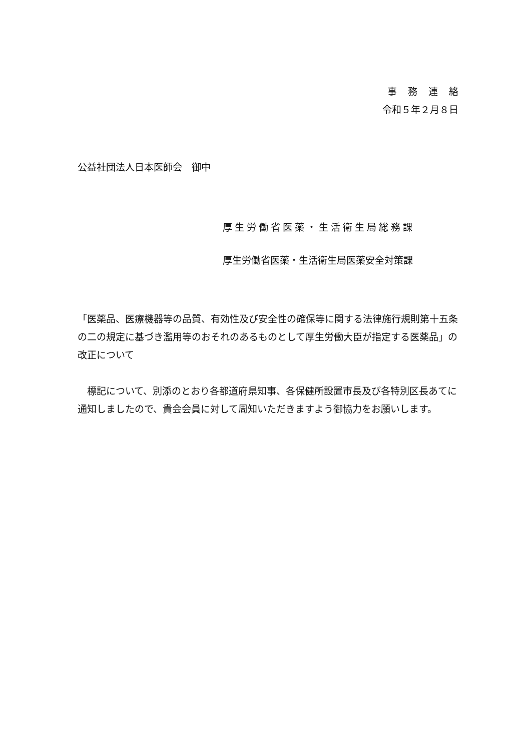事務連絡
令和５年２月８日
公益社団法人日本医師会　御中
厚生労働省医薬・生活衛生局総務課
厚生労働省医薬・生活衛生局医薬安全対策課
「医薬品、医療機器等の品質、有効性及び安全性の確保等に関する法律施行規則第十五条の二の規定に基づき濫用等のおそれのあるものとして厚生労働大臣が指定する医薬品」の改正について
標記について、別添のとおり各都道府県知事、各保健所設置市長及び各特別区長あてに通知しましたので、貴会会員に対して周知いただきますよう御協力をお願いします。